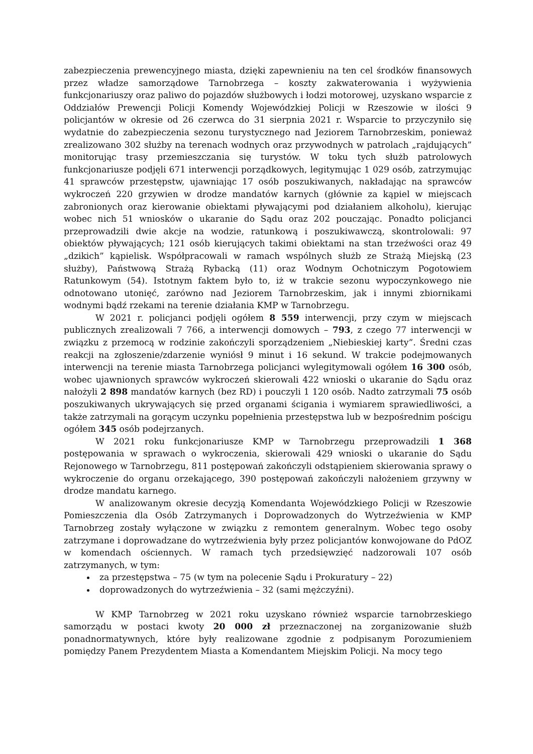zabezpieczenia prewencyjnego miasta, dzięki zapewnieniu na ten cel środków finansowych przez władze samorządowe Tarnobrzega – koszty zakwaterowania i wyżywienia funkcjonariuszy oraz paliwo do pojazdów służbowych i łodzi motorowej, uzyskano wsparcie z Oddziałów Prewencji Policji Komendy Wojewódzkiej Policji w Rzeszowie w ilości 9 policjantów w okresie od 26 czerwca do 31 sierpnia 2021 r. Wsparcie to przyczyniło się wydatnie do zabezpieczenia sezonu turystycznego nad Jeziorem Tarnobrzeskim, ponieważ zrealizowano 302 służby na terenach wodnych oraz przywodnych w patrolach „rajdujących” monitorując trasy przemieszczania się turystów. W toku tych służb patrolowych funkcjonariusze podjęli 671 interwencji porządkowych, legitymując 1 029 osób, zatrzymując 41 sprawców przestępstw, ujawniając 17 osób poszukiwanych, nakładając na sprawców wykroczeń 220 grzywien w drodze mandatów karnych (głównie za kąpiel w miejscach zabronionych oraz kierowanie obiektami pływającymi pod działaniem alkoholu), kierując wobec nich 51 wniosków o ukaranie do Sądu oraz 202 pouczając. Ponadto policjanci przeprowadzili dwie akcje na wodzie, ratunkową i poszukiwawczą, skontrolowali: 97 obiektów pływających; 121 osób kierujących takimi obiektami na stan trzeźwości oraz 49 „dzikich” kąpielisk. Współpracowali w ramach wspólnych służb ze Strażą Miejską (23 służby), Państwową Strażą Rybacką (11) oraz Wodnym Ochotniczym Pogotowiem Ratunkowym (54). Istotnym faktem było to, iż w trakcie sezonu wypoczynkowego nie odnotowano utonięć, zarówno nad Jeziorem Tarnobrzeskim, jak i innymi zbiornikami wodnymi bądź rzekami na terenie działania KMP w Tarnobrzegu.
W 2021 r. policjanci podjęli ogółem 8 559 interwencji, przy czym w miejscach publicznych zrealizowali 7 766, a interwencji domowych – 793, z czego 77 interwencji w związku z przemocą w rodzinie zakończyli sporządzeniem „Niebieskiej karty”. Średni czas reakcji na zgłoszenie/zdarzenie wyniósł 9 minut i 16 sekund. W trakcie podejmowanych interwencji na terenie miasta Tarnobrzega policjanci wylegitymowali ogółem 16 300 osób, wobec ujawnionych sprawców wykroczeń skierowali 422 wnioski o ukaranie do Sądu oraz nałożyli 2 898 mandatów karnych (bez RD) i pouczyli 1 120 osób. Nadto zatrzymali 75 osób poszukiwanych ukrywających się przed organami ścigania i wymiarem sprawiedliwości, a także zatrzymali na gorącym uczynku popełnienia przestępstwa lub w bezpośrednim pościgu ogółem 345 osób podejrzanych.
W 2021 roku funkcjonariusze KMP w Tarnobrzegu przeprowadzili 1 368 postępowania w sprawach o wykroczenia, skierowali 429 wnioski o ukaranie do Sądu Rejonowego w Tarnobrzegu, 811 postępowań zakończyli odstąpieniem skierowania sprawy o wykroczenie do organu orzekającego, 390 postępowań zakończyli nałożeniem grzywny w drodze mandatu karnego.
W analizowanym okresie decyzją Komendanta Wojewódzkiego Policji w Rzeszowie Pomieszczenia dla Osób Zatrzymanych i Doprowadzonych do Wytrzeźwienia w KMP Tarnobrzeg zostały wyłączone w związku z remontem generalnym. Wobec tego osoby zatrzymane i doprowadzane do wytrzeźwienia były przez policjantów konwojowane do PdOZ w komendach ościennych. W ramach tych przedsięwzięć nadzorowali 107 osób zatrzymanych, w tym:
za przestępstwa – 75 (w tym na polecenie Sądu i Prokuratury – 22)
doprowadzonych do wytrzeźwienia – 32 (sami mężczyźni).
W KMP Tarnobrzeg w 2021 roku uzyskano również wsparcie tarnobrzeskiego samorządu w postaci kwoty 20 000 zł przeznaczonej na zorganizowanie służb ponadnormatywnych, które były realizowane zgodnie z podpisanym Porozumieniem pomiędzy Panem Prezydentem Miasta a Komendantem Miejskim Policji. Na mocy tego